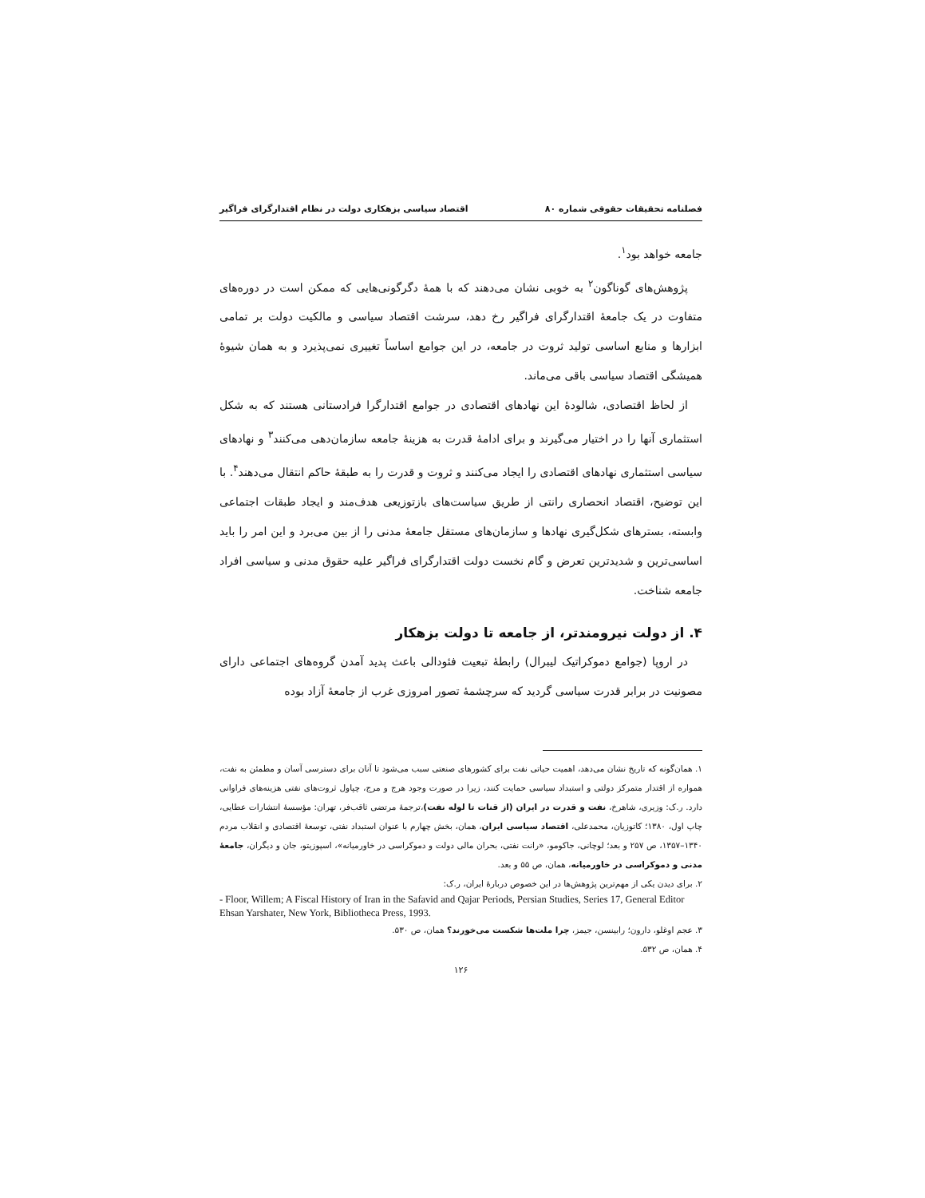فصلنامه تحقیقات حقوقی شماره ۸۰ اقتصاد سیاسی بزهکاری دولت در نظام اقتدارگرای فراگیر
جامعه خواهد بود<sup>۱</sup>.
پژوهش‌های گوناگون<sup>۲</sup> به خوبی نشان می‌دهند که با همهٔ دگرگونی‌هایی که ممکن است در دوره‌های متفاوت در یک جامعهٔ اقتدارگرای فراگیر رخ دهد، سرشت اقتصاد سیاسی و مالکیت دولت بر تمامی ابزارها و منابع اساسی تولید ثروت در جامعه، در این جوامع اساساً تغییری نمی‌پذیرد و به همان شیوهٔ همیشگی اقتصاد سیاسی باقی می‌ماند.
از لحاظ اقتصادی، شالودهٔ این نهادهای اقتصادی در جوامع اقتدارگرا فرادستانی هستند که به شکل استثماری آنها را در اختیار می‌گیرند و برای ادامهٔ قدرت به هزینهٔ جامعه سازمان‌دهی می‌کنند<sup>۳</sup> و نهادهای سیاسی استثماری نهادهای اقتصادی را ایجاد می‌کنند و ثروت و قدرت را به طبقهٔ حاکم انتقال می‌دهند<sup>۴</sup>. با این توضیح، اقتصاد انحصاری رانتی از طریق سیاست‌های بازتوزیعی هدف‌مند و ایجاد طبقات اجتماعی وابسته، بسترهای شکل‌گیری نهادها و سازمان‌های مستقل جامعهٔ مدنی را از بین می‌برد و این امر را باید اساسی‌ترین و شدیدترین تعرض و گام نخست دولت اقتدارگرای فراگیر علیه حقوق مدنی و سیاسی افراد جامعه شناخت.
۴. از دولت نیرومندتر، از جامعه تا دولت بزهکار
در اروپا (جوامع دموکراتیک لیبرال) رابطهٔ تبعیت فئودالی باعث پدید آمدن گروه‌های اجتماعی دارای مصونیت در برابر قدرت سیاسی گردید که سرچشمهٔ تصور امروزی غرب از جامعهٔ آزاد بوده
۱. همان‌گونه که تاریخ نشان می‌دهد، اهمیت حیاتی نفت برای کشورهای صنعتی سبب می‌شود تا آنان برای دسترسی آسان و مطمئن به نفت، همواره از اقتدار متمرکز دولتی و استبداد سیاسی حمایت کنند، زیرا در صورت وجود هرج و مرج، چپاول ثروت‌های نفتی هزینه‌های فراوانی دارد. ر.ک: وزیری، شاهرخ، نفت و قدرت در ایران (از قنات تا لوله نفت)،ترجمهٔ مرتضی ثاقب‌فر، تهران: مؤسسهٔ انتشارات عطایی، چاپ اول، ۱۳۸۰؛ کاتوزیان، محمدعلی، اقتصاد سیاسی ایران، همان، بخش چهارم با عنوان استبداد نفتی، توسعهٔ اقتصادی و انقلاب مردم ۱۳۴۰–۱۳۵۷، ص ۲۵۷ و بعد؛ لوچانی، جاکومو، «رانت نفتی، بحران مالی دولت و دموکراسی در خاورمیانه»، اسپوزیتو، جان و دیگران، جامعهٔ مدنی و دموکراسی در خاورمیانه، همان، ص ۵۵ و بعد.
۲. برای دیدن یکی از مهم‌ترین پژوهش‌ها در این خصوص دربارهٔ ایران، ر.ک:
- Floor, Willem; A Fiscal History of Iran in the Safavid and Qajar Periods, Persian Studies, Series 17, General Editor Ehsan Yarshater, New York, Bibliotheca Press, 1993.
۳. عجم اوغلو، دارون؛ رابینسن، جیمز، چرا ملت‌ها شکست می‌خورند؟ همان، ص ۵۳۰.
۴. همان، ص ۵۳۲.
۱۲۶